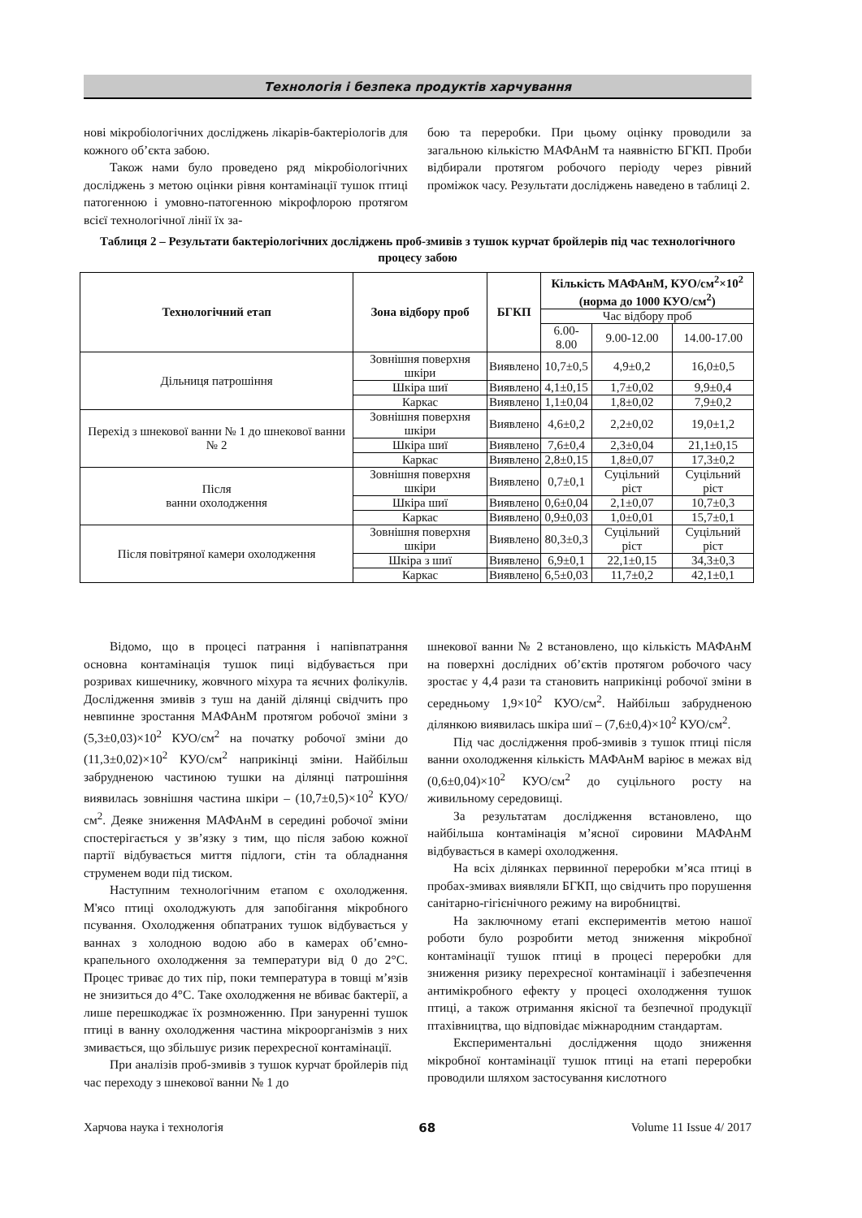Технологія і безпека продуктів харчування
нові мікробіологічних досліджень лікарів-бактеріологів для кожного об’єкта забою.
Також нами було проведено ряд мікробіологічних досліджень з метою оцінки рівня контамінації тушок птиці патогенною і умовно-патогенною мікрофлорою протягом всієї технологічної лінії їх за-
бою та переробки. При цьому оцінку проводили за загальною кількістю МАФАнМ та наявністю БГКП. Проби відбирали протягом робочого періоду через рівний проміжок часу. Результати досліджень наведено в таблиці 2.
Таблиця 2 – Результати бактеріологічних досліджень проб-змивів з тушок курчат бройлерів під час технологічного процесу забою
| Технологічний етап | Зона відбору проб | БГКП | Кількість МАФАнМ, КУО/см<sup>2</sup>×10<sup>2</sup> (норма до 1000 КУО/см<sup>2</sup>) | | |
| --- | --- | --- | --- | --- | --- |
| | | | Час відбору проб | | |
| | | | 6.00-8.00 | 9.00-12.00 | 14.00-17.00 |
| Дільниця патрошіння | Зовнішня поверхня шкіри | Виявлено | 10,7±0,5 | 4,9±0,2 | 16,0±0,5 |
| | Шкіра шиї | Виявлено | 4,1±0,15 | 1,7±0,02 | 9,9±0,4 |
| | Каркас | Виявлено | 1,1±0,04 | 1,8±0,02 | 7,9±0,2 |
| Перехід з шнекової ванни № 1 до шнекової ванни № 2 | Зовнішня поверхня шкіри | Виявлено | 4,6±0,2 | 2,2±0,02 | 19,0±1,2 |
| | Шкіра шиї | Виявлено | 7,6±0,4 | 2,3±0,04 | 21,1±0,15 |
| | Каркас | Виявлено | 2,8±0,15 | 1,8±0,07 | 17,3±0,2 |
| Після ванни охолодження | Зовнішня поверхня шкіри | Виявлено | 0,7±0,1 | Суцільний ріст | Суцільний ріст |
| | Шкіра шиї | Виявлено | 0,6±0,04 | 2,1±0,07 | 10,7±0,3 |
| | Каркас | Виявлено | 0,9±0,03 | 1,0±0,01 | 15,7±0,1 |
| Після повітряної камери охолодження | Зовнішня поверхня шкіри | Виявлено | 80,3±0,3 | Суцільний ріст | Суцільний ріст |
| | Шкіра з шиї | Виявлено | 6,9±0,1 | 22,1±0,15 | 34,3±0,3 |
| | Каркас | Виявлено | 6,5±0,03 | 11,7±0,2 | 42,1±0,1 |
Відомо, що в процесі патрання і напівпатрання основна контамінація тушок пиці відбувається при розривах кишечнику, жовчного міхура та яєчних фолікулів. Дослідження змивів з туш на даній ділянці свідчить про невпинне зростання МАФАнМ протягом робочої зміни з (5,3±0,03)×10<sup>2</sup> КУО/см<sup>2</sup> на початку робочої зміни до (11,3±0,02)×10<sup>2</sup> КУО/см<sup>2</sup> наприкінці зміни. Найбільш забрудненою частиною тушки на ділянці патрошіння виявилась зовнішня частина шкіри – (10,7±0,5)×10<sup>2</sup> КУО/см<sup>2</sup>. Деяке зниження МАФАнМ в середині робочої зміни спостерігається у зв’язку з тим, що після забою кожної партії відбувається миття підлоги, стін та обладнання струменем води під тиском.
Наступним технологічним етапом є охолодження. М'ясо птиці охолоджують для запобігання мікробного псування. Охолодження обпатраних тушок відбувається у ваннах з холодною водою або в камерах об’ємно-крапельного охолодження за температури від 0 до 2°С. Процес триває до тих пір, поки температура в товщі м’язів не знизиться до 4°С. Таке охолодження не вбиває бактерії, а лише перешкоджає їх розмноженню. При зануренні тушок птиці в ванну охолодження частина мікроорганізмів з них змивається, що збільшує ризик перехресної контамінації.
При аналізів проб-змивів з тушок курчат бройлерів під час переходу з шнекової ванни № 1 до
шнекової ванни № 2 встановлено, що кількість МАФАнМ на поверхні дослідних об’єктів протягом робочого часу зростає у 4,4 рази та становить наприкінці робочої зміни в середньому 1,9×10<sup>2</sup> КУО/см<sup>2</sup>. Найбільш забрудненою ділянкою виявилась шкіра шиї – (7,6±0,4)×10<sup>2</sup> КУО/см<sup>2</sup>.
Під час дослідження проб-змивів з тушок птиці після ванни охолодження кількість МАФАнМ варіює в межах від (0,6±0,04)×10<sup>2</sup> КУО/см<sup>2</sup> до суцільного росту на живильному середовищі.
За результатам дослідження встановлено, що найбільша контамінація м’ясної сировини МАФАнМ відбувається в камері охолодження.
На всіх ділянках первинної переробки м’яса птиці в пробах-змивах виявляли БГКП, що свідчить про порушення санітарно-гігієнічного режиму на виробництві.
На заключному етапі експериментів метою нашої роботи було розробити метод зниження мікробної контамінації тушок птиці в процесі переробки для зниження ризику перехресної контамінації і забезпечення антимікробного ефекту у процесі охолодження тушок птиці, а також отримання якісної та безпечної продукції птахівництва, що відповідає міжнародним стандартам.
Експериментальні дослідження щодо зниження мікробної контамінації тушок птиці на етапі переробки проводили шляхом застосування кислотного
Харчова наука і технологія 68 Volume 11 Issue 4/ 2017